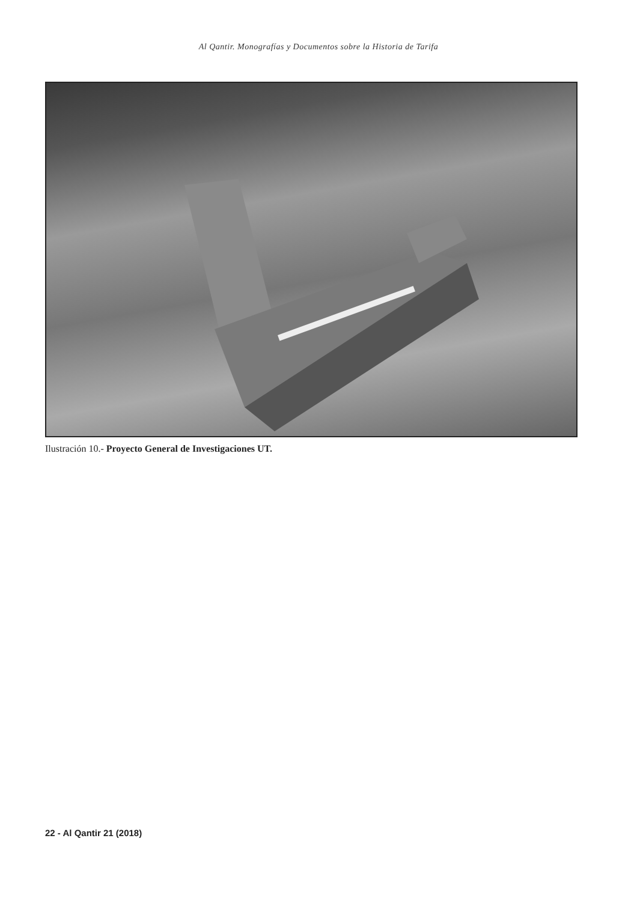Al Qantir. Monografías y Documentos sobre la Historia de Tarifa
Ilustración 10.- Proyecto General de Investigaciones UT.
22 - Al Qantir 21 (2018)